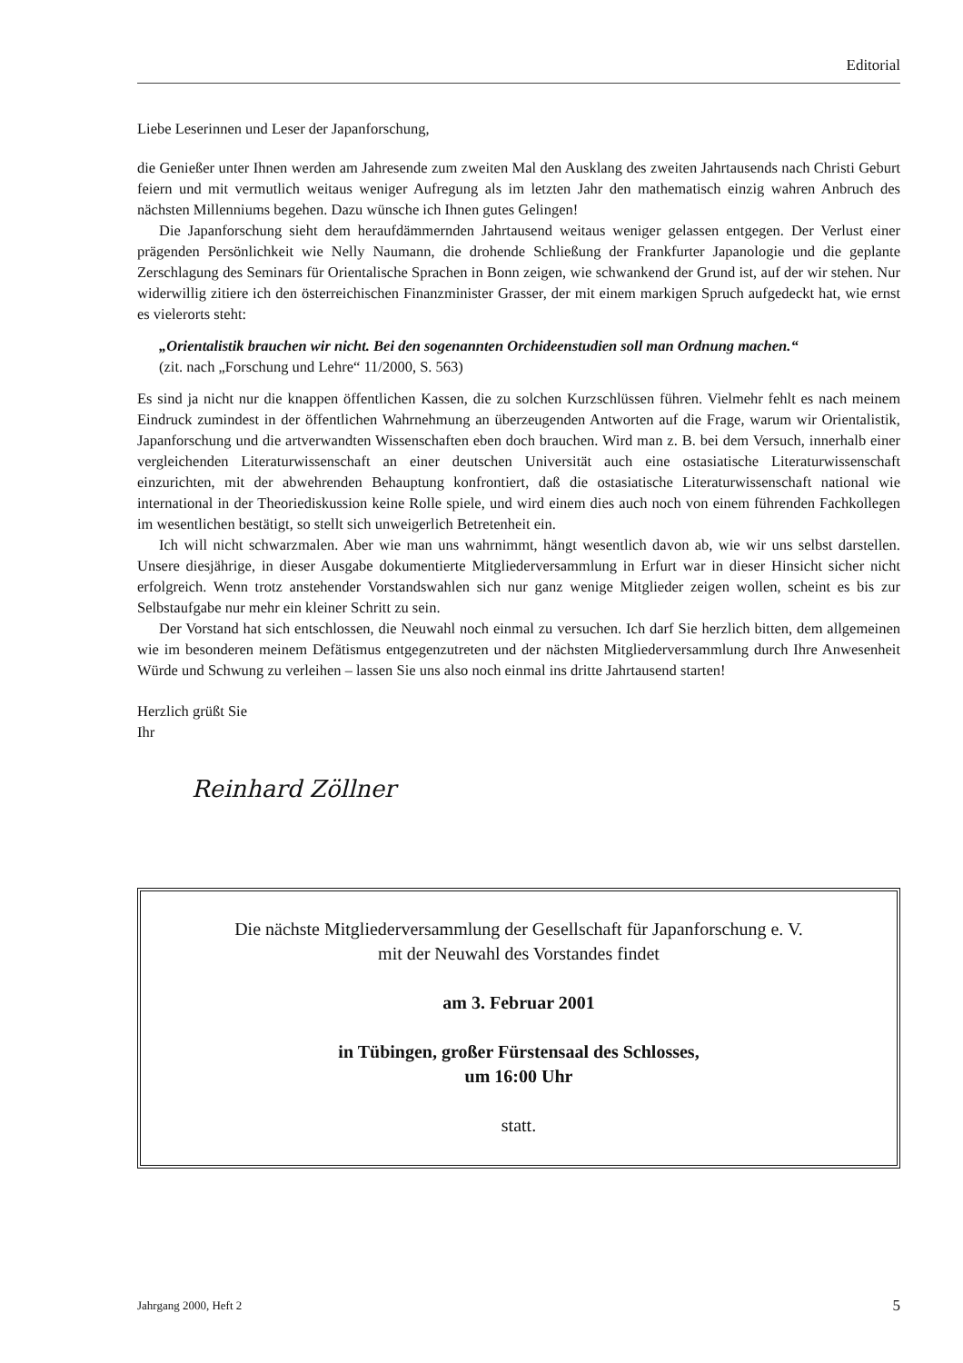Editorial
Liebe Leserinnen und Leser der Japanforschung,
die Genießer unter Ihnen werden am Jahresende zum zweiten Mal den Ausklang des zweiten Jahrtausends nach Christi Geburt feiern und mit vermutlich weitaus weniger Aufregung als im letzten Jahr den mathematisch einzig wahren Anbruch des nächsten Millenniums begehen. Dazu wünsche ich Ihnen gutes Gelingen!
Die Japanforschung sieht dem heraufdämmernden Jahrtausend weitaus weniger gelassen entgegen. Der Verlust einer prägenden Persönlichkeit wie Nelly Naumann, die drohende Schließung der Frankfurter Japanologie und die geplante Zerschlagung des Seminars für Orientalische Sprachen in Bonn zeigen, wie schwankend der Grund ist, auf der wir stehen. Nur widerwillig zitiere ich den österreichischen Finanzminister Grasser, der mit einem markigen Spruch aufgedeckt hat, wie ernst es vielerorts steht:
„Orientalistik brauchen wir nicht. Bei den sogenannten Orchideenstudien soll man Ordnung machen.“
(zit. nach „Forschung und Lehre“ 11/2000, S. 563)
Es sind ja nicht nur die knappen öffentlichen Kassen, die zu solchen Kurzschlüssen führen. Vielmehr fehlt es nach meinem Eindruck zumindest in der öffentlichen Wahrnehmung an überzeugenden Antworten auf die Frage, warum wir Orientalistik, Japanforschung und die artverwandten Wissenschaften eben doch brauchen. Wird man z. B. bei dem Versuch, innerhalb einer vergleichenden Literaturwissenschaft an einer deutschen Universität auch eine ostasiatische Literaturwissenschaft einzurichten, mit der abwehrenden Behauptung konfrontiert, daß die ostasiatische Literaturwissenschaft national wie international in der Theoriediskussion keine Rolle spiele, und wird einem dies auch noch von einem führenden Fachkollegen im wesentlichen bestätigt, so stellt sich unweigerlich Betretenheit ein.
Ich will nicht schwarzmalen. Aber wie man uns wahrnimmt, hängt wesentlich davon ab, wie wir uns selbst darstellen. Unsere diesjährige, in dieser Ausgabe dokumentierte Mitgliederversammlung in Erfurt war in dieser Hinsicht sicher nicht erfolgreich. Wenn trotz anstehender Vorstandswahlen sich nur ganz wenige Mitglieder zeigen wollen, scheint es bis zur Selbstaufgabe nur mehr ein kleiner Schritt zu sein.
Der Vorstand hat sich entschlossen, die Neuwahl noch einmal zu versuchen. Ich darf Sie herzlich bitten, dem allgemeinen wie im besonderen meinem Defätismus entgegenzutreten und der nächsten Mitgliederversammlung durch Ihre Anwesenheit Würde und Schwung zu verleihen – lassen Sie uns also noch einmal ins dritte Jahrtausend starten!
Herzlich grüßt Sie
Ihr
Reinhard Zöllner
Die nächste Mitgliederversammlung der Gesellschaft für Japanforschung e. V.
mit der Neuwahl des Vorstandes findet
am 3. Februar 2001
in Tübingen, großer Fürstensaal des Schlosses,
um 16:00 Uhr
statt.
Jahrgang 2000, Heft 2 5